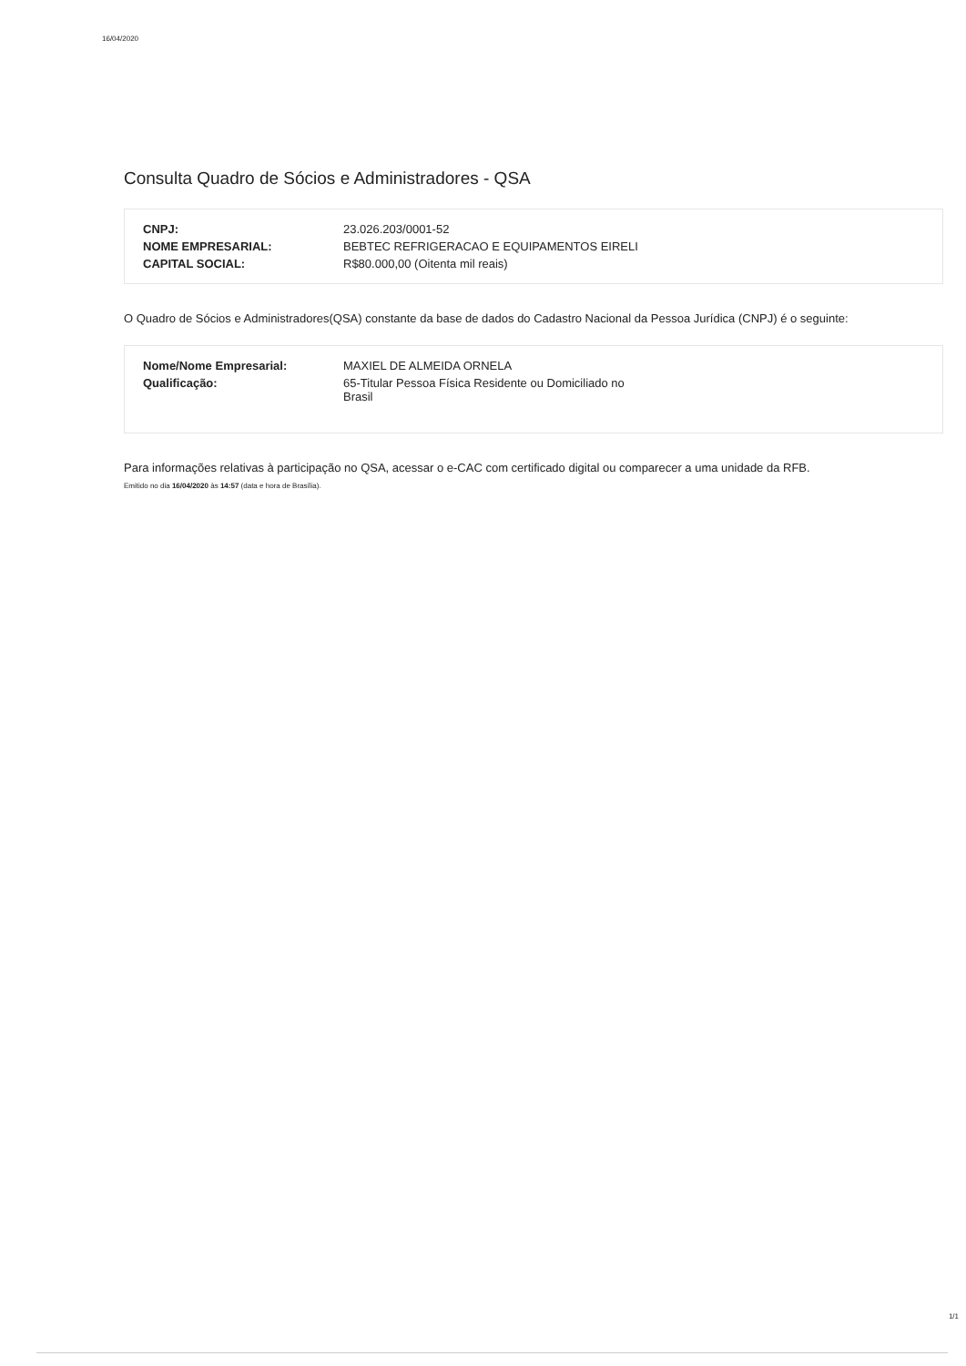16/04/2020
Consulta Quadro de Sócios e Administradores - QSA
| CNPJ: | 23.026.203/0001-52 |
| NOME EMPRESARIAL: | BEBTEC REFRIGERACAO E EQUIPAMENTOS EIRELI |
| CAPITAL SOCIAL: | R$80.000,00 (Oitenta mil reais) |
O Quadro de Sócios e Administradores(QSA) constante da base de dados do Cadastro Nacional da Pessoa Jurídica (CNPJ) é o seguinte:
| Nome/Nome Empresarial: | MAXIEL DE ALMEIDA ORNELA |
| Qualificação: | 65-Titular Pessoa Física Residente ou Domiciliado no Brasil |
Para informações relativas à participação no QSA, acessar o e-CAC com certificado digital ou comparecer a uma unidade da RFB.
Emitido no dia 16/04/2020 às 14:57 (data e hora de Brasília).
1/1